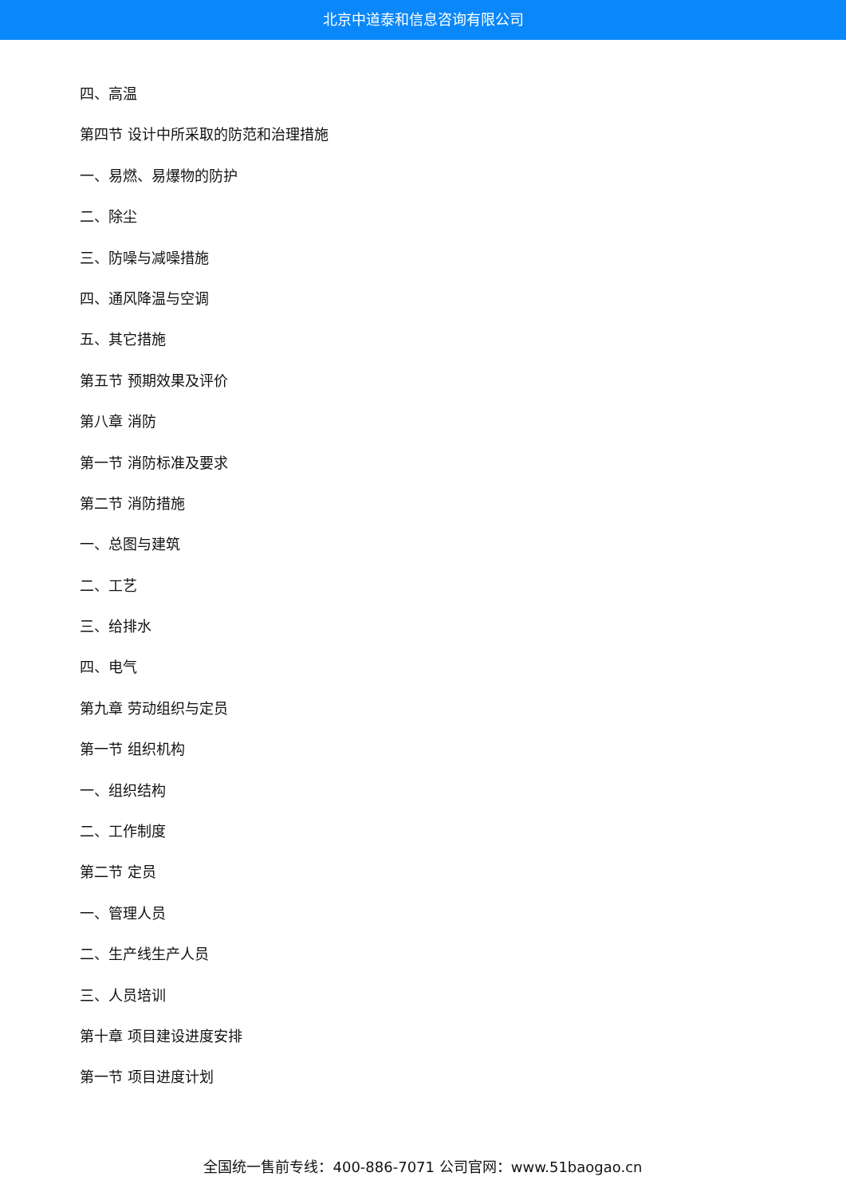北京中道泰和信息咨询有限公司
四、高温
第四节 设计中所采取的防范和治理措施
一、易燃、易爆物的防护
二、除尘
三、防噪与减噪措施
四、通风降温与空调
五、其它措施
第五节 预期效果及评价
第八章 消防
第一节 消防标准及要求
第二节 消防措施
一、总图与建筑
二、工艺
三、给排水
四、电气
第九章 劳动组织与定员
第一节 组织机构
一、组织结构
二、工作制度
第二节 定员
一、管理人员
二、生产线生产人员
三、人员培训
第十章 项目建设进度安排
第一节 项目进度计划
全国统一售前专线：400-886-7071 公司官网：www.51baogao.cn